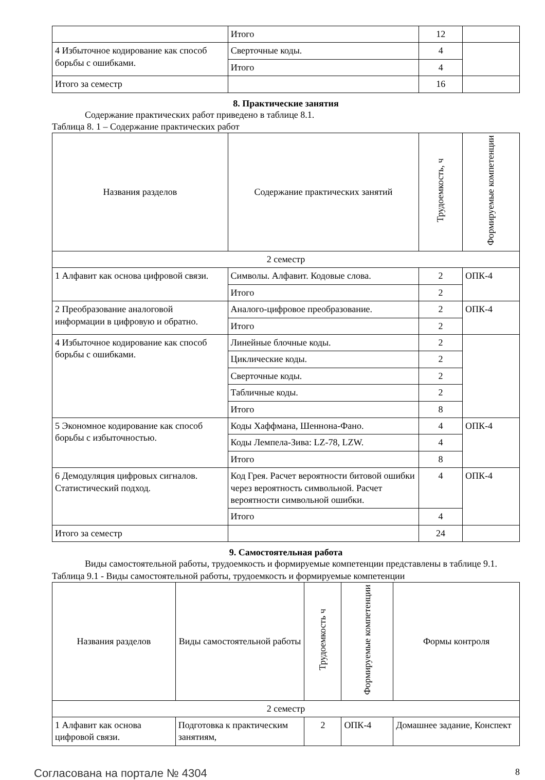| | Итого | 12 | |
| 4 Избыточное кодирование как способ борьбы с ошибками. | Сверточные коды. | 4 | |
| | Итого | 4 | |
| Итого за семестр | | 16 | |
8. Практические занятия
Содержание практических работ приведено в таблице 8.1.
Таблица 8. 1 – Содержание практических работ
| Названия разделов | Содержание практических занятий | Трудоемкость, ч | Формируемые компетенции |
| --- | --- | --- | --- |
| 2 семестр | | | |
| 1 Алфавит как основа цифровой связи. | Символы. Алфавит. Кодовые слова. | 2 | ОПК-4 |
| | Итого | 2 | |
| 2 Преобразование аналоговой информации в цифровую и обратно. | Аналого-цифровое преобразование. | 2 | ОПК-4 |
| | Итого | 2 | |
| 4 Избыточное кодирование как способ борьбы с ошибками. | Линейные блочные коды. | 2 | |
| | Циклические коды. | 2 | |
| | Сверточные коды. | 2 | |
| | Табличные коды. | 2 | |
| | Итого | 8 | |
| 5 Экономное кодирование как способ борьбы с избыточностью. | Коды Хаффмана, Шеннона-Фано. | 4 | ОПК-4 |
| | Коды Лемпела-Зива: LZ-78, LZW. | 4 | |
| | Итого | 8 | |
| 6 Демодуляция цифровых сигналов. Статистический подход. | Код Грея. Расчет вероятности битовой ошибки через вероятность символьной. Расчет вероятности символьной ошибки. | 4 | ОПК-4 |
| | Итого | 4 | |
| Итого за семестр | | 24 | |
9. Самостоятельная работа
Виды самостоятельной работы, трудоемкость и формируемые компетенции представлены в таблице 9.1.
Таблица 9.1 - Виды самостоятельной работы, трудоемкость и формируемые компетенции
| Названия разделов | Виды самостоятельной работы | Трудоемкость ч | Формируемые компетенции | Формы контроля |
| --- | --- | --- | --- | --- |
| 2 семестр | | | | |
| 1 Алфавит как основа цифровой связи. | Подготовка к практическим занятиям, | 2 | ОПК-4 | Домашнее задание, Конспект |
Согласована на портале № 4304 8